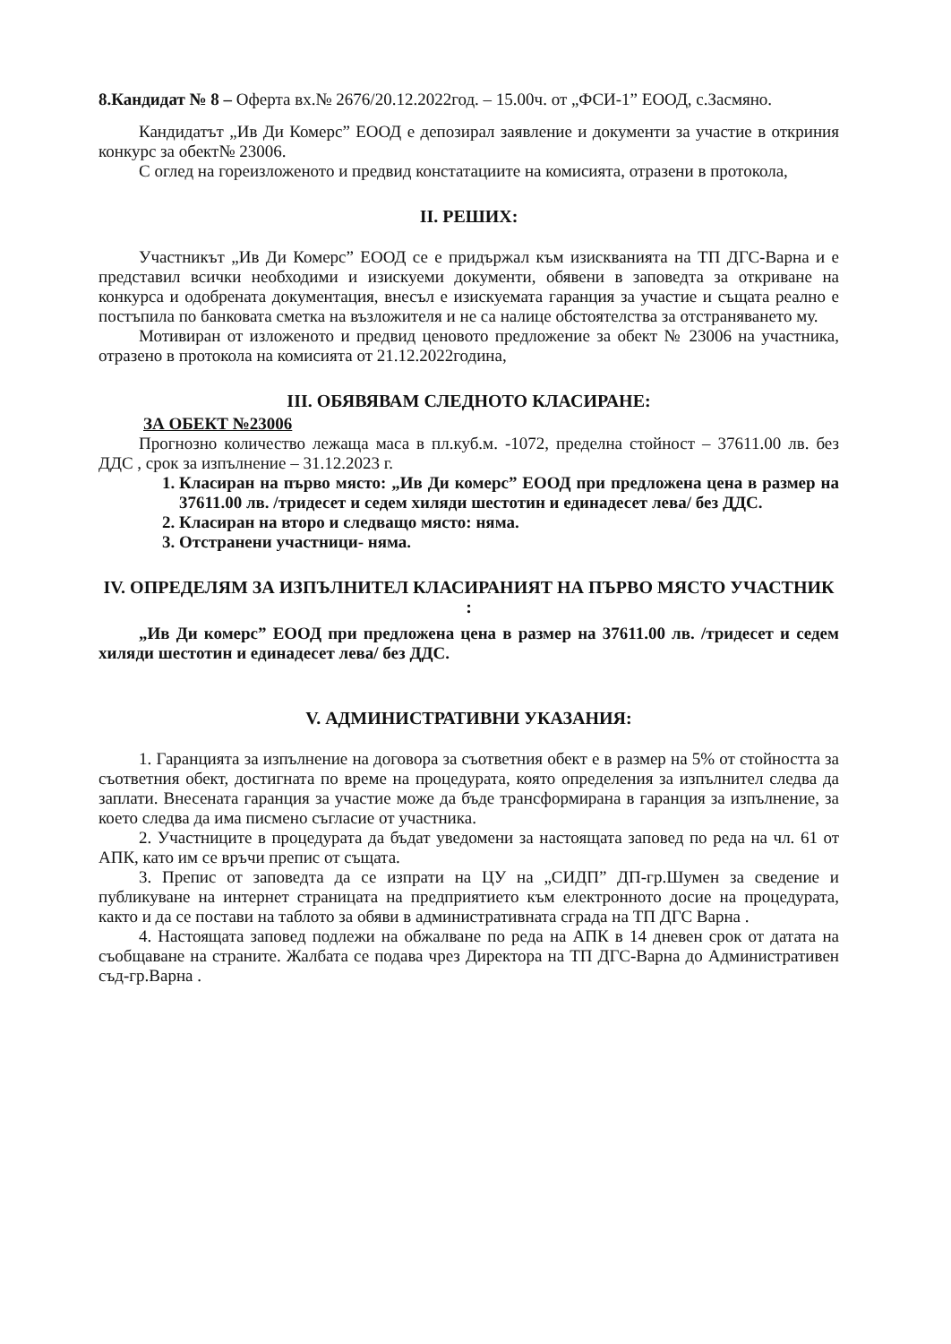8.Кандидат № 8 – Оферта вх.№ 2676/20.12.2022год. – 15.00ч. от „ФСИ-1” ЕООД, с.Засмяно.
Кандидатът „Ив Ди Комерс” ЕООД е депозирал заявление и документи за участие в откриния конкурс за обект№ 23006.
С оглед на гореизложеното и предвид констатациите на комисията, отразени в протокола,
II. РЕШИХ:
Участникът „Ив Ди Комерс” ЕООД се е придържал към изискванията на ТП ДГС-Варна и е представил всички необходими и изискуеми документи, обявени в заповедта за откриване на конкурса и одобрената документация, внесъл е изискуемата гаранция за участие и същата реално е постъпила по банковата сметка на възложителя и не са налице обстоятелства за отстраняването му.
Мотивиран от изложеното и предвид ценовото предложение за обект № 23006 на участника, отразено в протокола на комисията от 21.12.2022година,
III. ОБЯВЯВАМ СЛЕДНОТО КЛАСИРАНЕ:
ЗА ОБЕКТ №23006
Прогнозно количество лежаща маса в пл.куб.м. -1072, пределна стойност – 37611.00 лв. без ДДС , срок за изпълнение – 31.12.2023 г.
1. Класиран на първо място: „Ив Ди комерс” ЕООД при предложена цена в размер на 37611.00 лв. /тридесет и седем хиляди шестотин и единадесет лева/ без ДДС.
2. Класиран на второ и следващо място: няма.
3. Отстранени участници- няма.
IV. ОПРЕДЕЛЯМ ЗА ИЗПЪЛНИТЕЛ КЛАСИРАНИЯТ НА ПЪРВО МЯСТО УЧАСТНИК :
„Ив Ди комерс” ЕООД при предложена цена в размер на 37611.00 лв. /тридесет и седем хиляди шестотин и единадесет лева/ без ДДС.
V. АДМИНИСТРАТИВНИ УКАЗАНИЯ:
1. Гаранцията за изпълнение на договора за съответния обект е в размер на 5% от стойността за съответния обект, достигната по време на процедурата, която определения за изпълнител следва да заплати. Внесената гаранция за участие може да бъде трансформирана в гаранция за изпълнение, за което следва да има писмено съгласие от участника.
2. Участниците в процедурата да бъдат уведомени за настоящата заповед по реда на чл. 61 от АПК, като им се връчи препис от същата.
3. Препис от заповедта да се изпрати на ЦУ на „СИДП” ДП-гр.Шумен за сведение и публикуване на интернет страницата на предприятието към електронното досие на процедурата, както и да се постави на таблото за обяви в административната сграда на ТП ДГС Варна .
4. Настоящата заповед подлежи на обжалване по реда на АПК в 14 дневен срок от датата на съобщаване на страните. Жалбата се подава чрез Директора на ТП ДГС-Варна до Административен съд-гр.Варна .